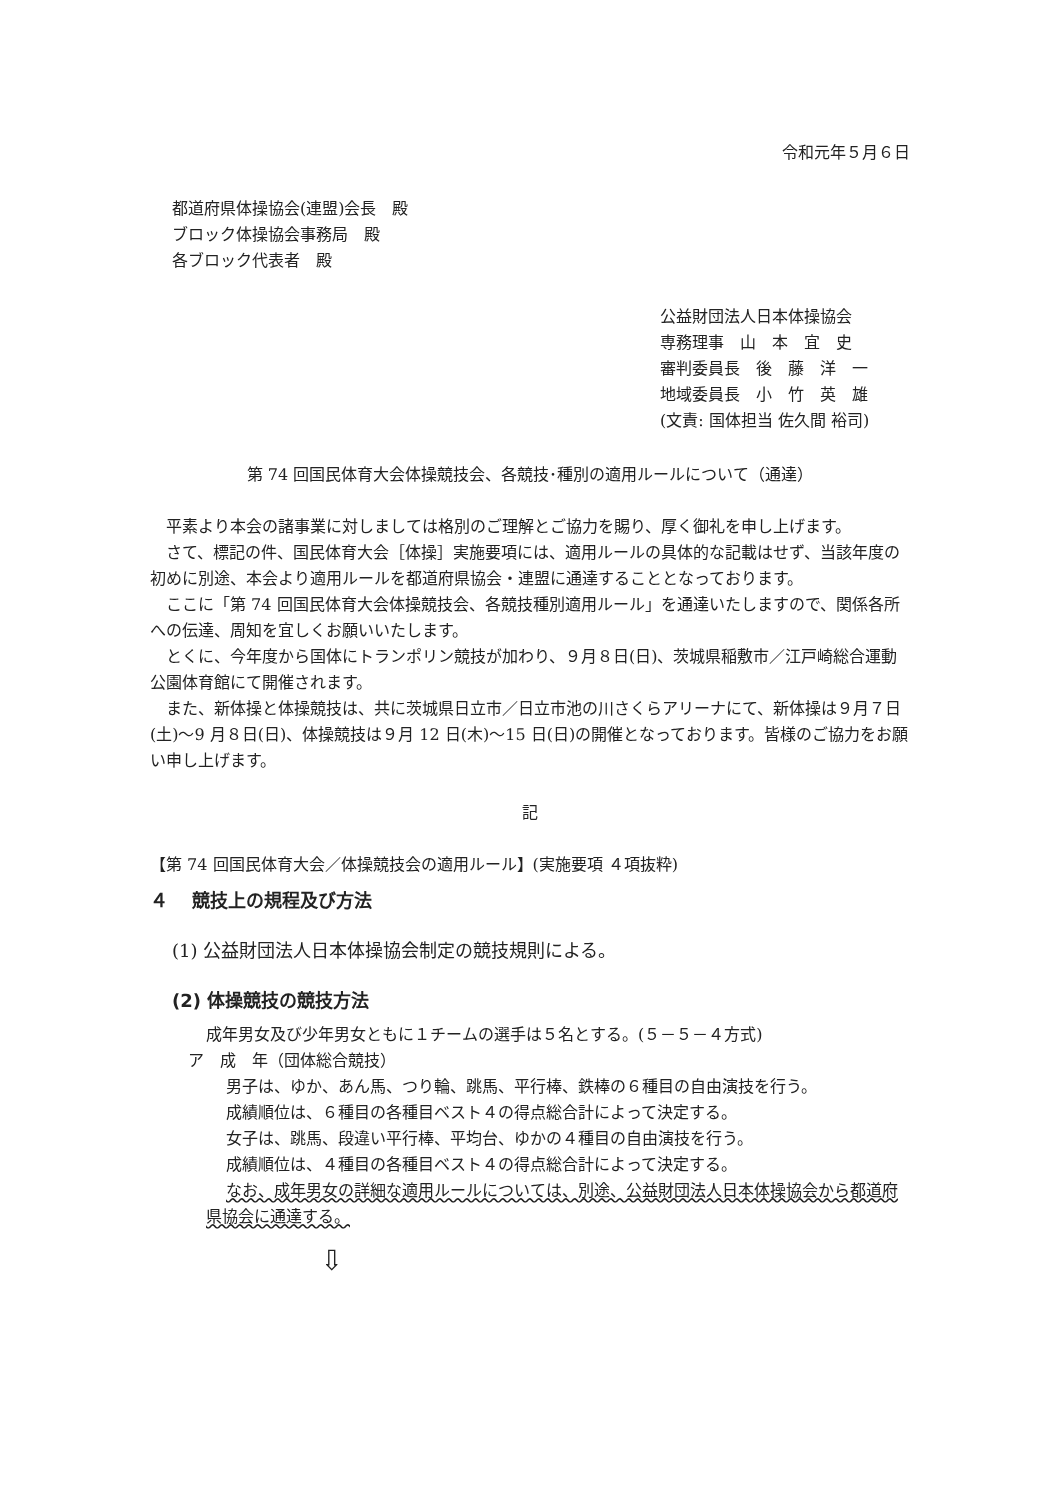令和元年５月６日
都道府県体操協会(連盟)会長　殿
ブロック体操協会事務局　殿
各ブロック代表者　殿
公益財団法人日本体操協会
専務理事　山　本　宜　史
審判委員長　後　藤　洋　一
地域委員長　小　竹　英　雄
(文責: 国体担当 佐久間 裕司)
第 74 回国民体育大会体操競技会、各競技･種別の適用ルールについて（通達）
　平素より本会の諸事業に対しましては格別のご理解とご協力を賜り、厚く御礼を申し上げます。
　さて、標記の件、国民体育大会［体操］実施要項には、適用ルールの具体的な記載はせず、当該年度の初めに別途、本会より適用ルールを都道府県協会・連盟に通達することとなっております。
　ここに「第 74 回国民体育大会体操競技会、各競技種別適用ルール」を通達いたしますので、関係各所への伝達、周知を宜しくお願いいたします。
　とくに、今年度から国体にトランポリン競技が加わり、９月８日(日)、茨城県稲敷市／江戸崎総合運動公園体育館にて開催されます。
　また、新体操と体操競技は、共に茨城県日立市／日立市池の川さくらアリーナにて、新体操は９月７日(土)～9 月８日(日)、体操競技は９月 12 日(木)～15 日(日)の開催となっております。皆様のご協力をお願い申し上げます。
記
【第 74 回国民体育大会／体操競技会の適用ルール】(実施要項 ４項抜粋)
４　 競技上の規程及び方法
(1) 公益財団法人日本体操協会制定の競技規則による。
(2) 体操競技の競技方法
成年男女及び少年男女ともに１チームの選手は５名とする。(５－５－４方式)
ア　成　年（団体総合競技）
男子は、ゆか、あん馬、つり輪、跳馬、平行棒、鉄棒の６種目の自由演技を行う。
成績順位は、６種目の各種目ベスト４の得点総合計によって決定する。
女子は、跳馬、段違い平行棒、平均台、ゆかの４種目の自由演技を行う。
成績順位は、４種目の各種目ベスト４の得点総合計によって決定する。
なお、成年男女の詳細な適用ルールについては、別途、公益財団法人日本体操協会から都道府県協会に通達する。
⇩